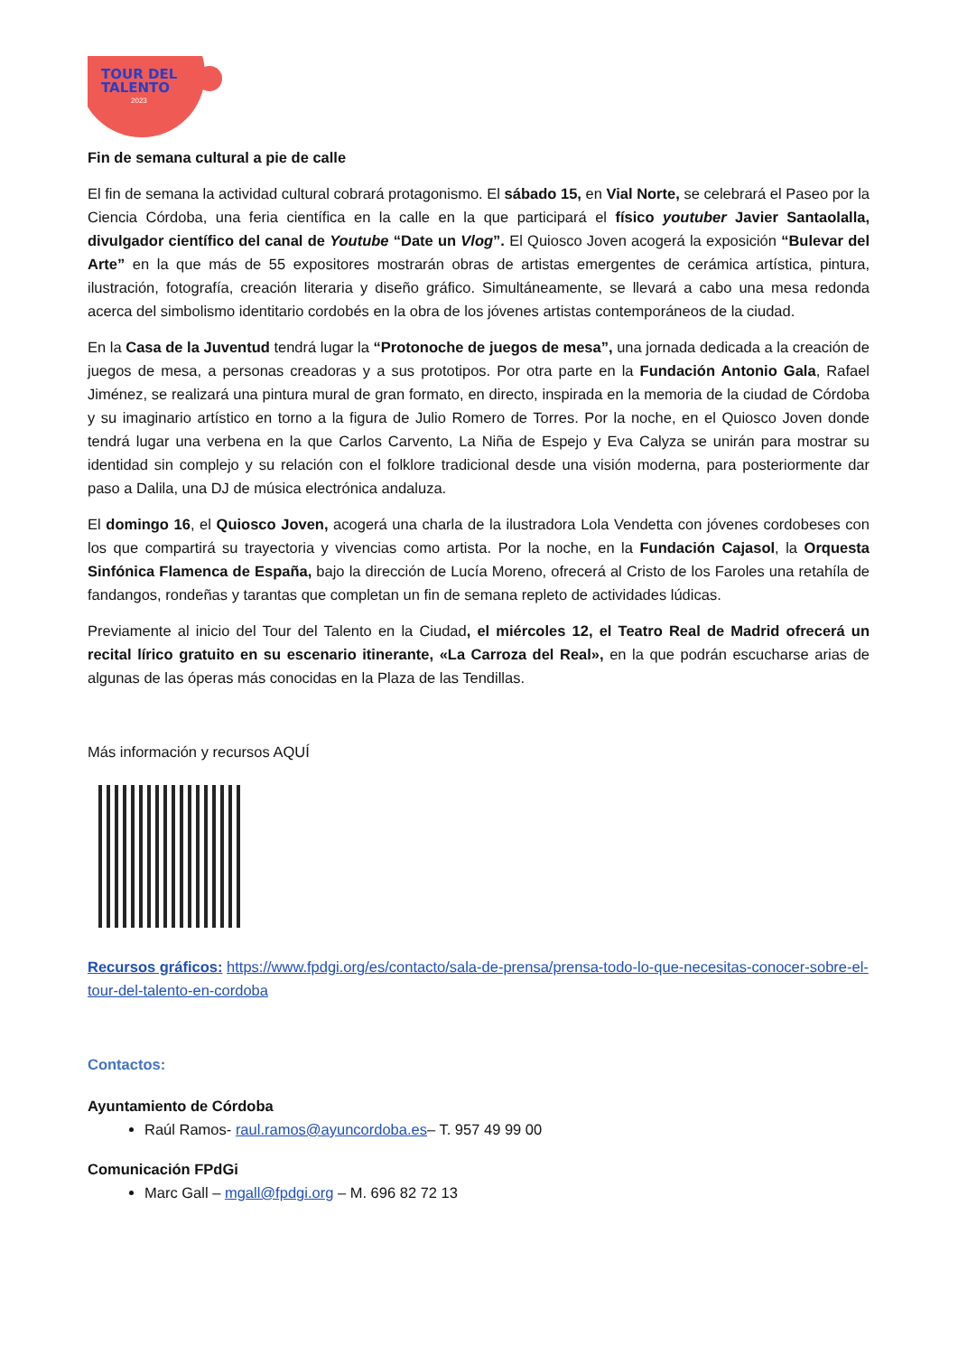TOUR DEL
TALENTO
2023
Fin de semana cultural a pie de calle
El fin de semana la actividad cultural cobrará protagonismo. El sábado 15, en Vial Norte, se celebrará el Paseo por la Ciencia Córdoba, una feria científica en la calle en la que participará el físico youtuber Javier Santaolalla, divulgador científico del canal de Youtube “Date un Vlog”. El Quiosco Joven acogerá la exposición “Bulevar del Arte” en la que más de 55 expositores mostrarán obras de artistas emergentes de cerámica artística, pintura, ilustración, fotografía, creación literaria y diseño gráfico. Simultáneamente, se llevará a cabo una mesa redonda acerca del simbolismo identitario cordobés en la obra de los jóvenes artistas contemporáneos de la ciudad.
En la Casa de la Juventud tendrá lugar la “Protonoche de juegos de mesa”, una jornada dedicada a la creación de juegos de mesa, a personas creadoras y a sus prototipos. Por otra parte en la Fundación Antonio Gala, Rafael Jiménez, se realizará una pintura mural de gran formato, en directo, inspirada en la memoria de la ciudad de Córdoba y su imaginario artístico en torno a la figura de Julio Romero de Torres. Por la noche, en el Quiosco Joven donde tendrá lugar una verbena en la que Carlos Carvento, La Niña de Espejo y Eva Calyza se unirán para mostrar su identidad sin complejo y su relación con el folklore tradicional desde una visión moderna, para posteriormente dar paso a Dalila, una DJ de música electrónica andaluza.
El domingo 16, el Quiosco Joven, acogerá una charla de la ilustradora Lola Vendetta con jóvenes cordobeses con los que compartirá su trayectoria y vivencias como artista. Por la noche, en la Fundación Cajasol, la Orquesta Sinfónica Flamenca de España, bajo la dirección de Lucía Moreno, ofrecerá al Cristo de los Faroles una retahíla de fandangos, rondeñas y tarantas que completan un fin de semana repleto de actividades lúdicas.
Previamente al inicio del Tour del Talento en la Ciudad, el miércoles 12, el Teatro Real de Madrid ofrecerá un recital lírico gratuito en su escenario itinerante, «La Carroza del Real», en la que podrán escucharse arias de algunas de las óperas más conocidas en la Plaza de las Tendillas.
Más información y recursos AQUÍ
Recursos gráficos: https://www.fpdgi.org/es/contacto/sala-de-prensa/prensa-todo-lo-que-necesitas-conocer-sobre-el-tour-del-talento-en-cordoba
Contactos:
Ayuntamiento de Córdoba
Raúl Ramos- raul.ramos@ayuncordoba.es– T. 957 49 99 00
Comunicación FPdGi
Marc Gall – mgall@fpdgi.org – M. 696 82 72 13